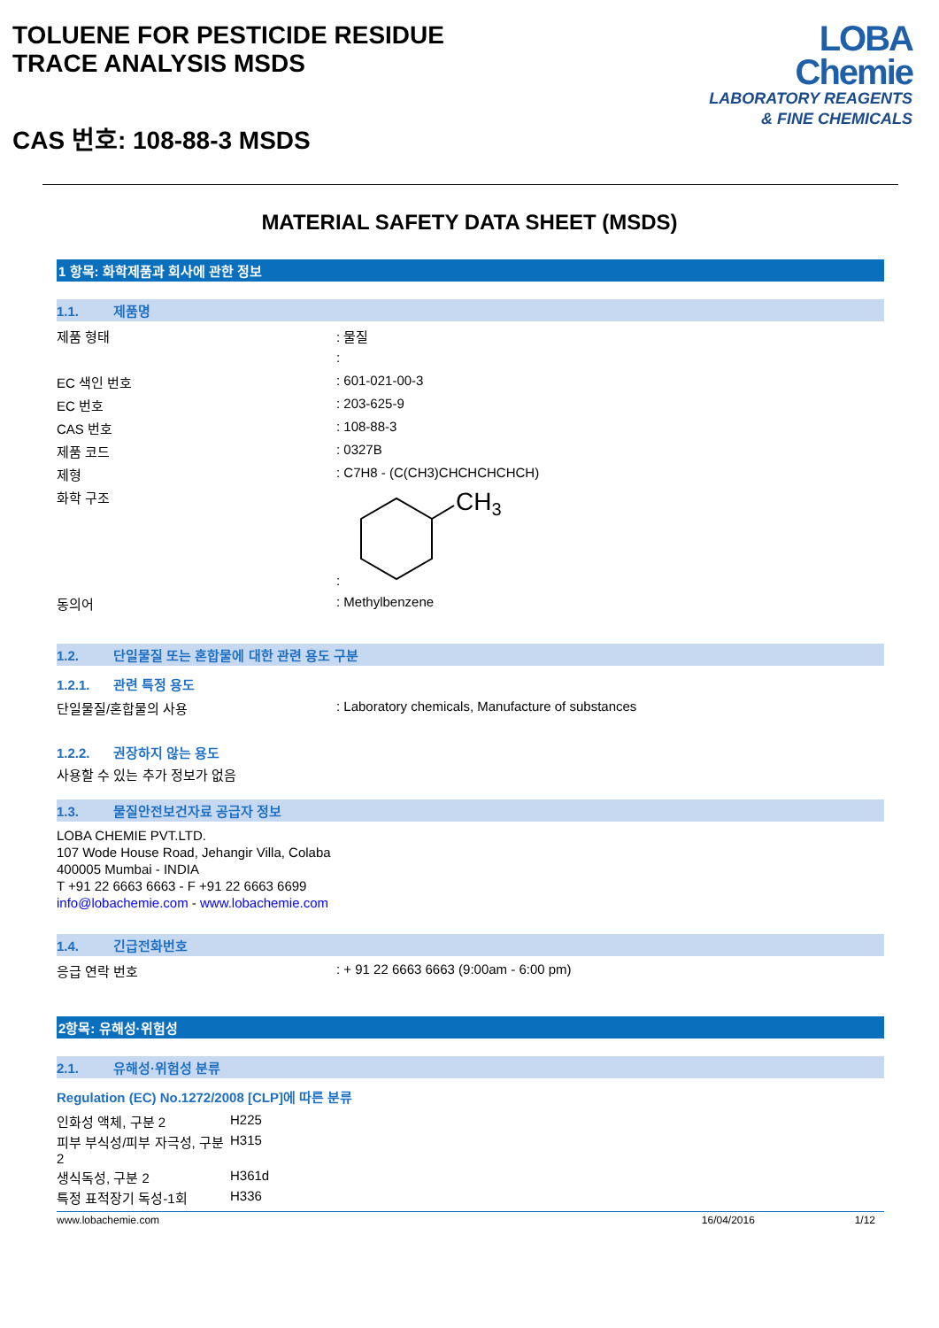TOLUENE FOR PESTICIDE RESIDUE
TRACE ANALYSIS MSDS
CAS 번호: 108-88-3 MSDS
LOBA
Chemie
LABORATORY REAGENTS
& FINE CHEMICALS
MATERIAL SAFETY DATA SHEET (MSDS)
1 항목: 화학제품과 회사에 관한 정보
1.1. 제품명
제품 형태 : 물질
:
EC 색인 번호 : 601-021-00-3
EC 번호 : 203-625-9
CAS 번호 : 108-88-3
제품 코드 : 0327B
제형 : C7H8 - (C(CH3)CHCHCHCHCH)
화학 구조 :
CH3
동의어 : Methylbenzene
1.2. 단일물질 또는 혼합물에 대한 관련 용도 구분
1.2.1. 관련 특정 용도
단일물질/혼합물의 사용 : Laboratory chemicals, Manufacture of substances
1.2.2. 권장하지 않는 용도
사용할 수 있는 추가 정보가 없음
1.3. 물질안전보건자료 공급자 정보
LOBA CHEMIE PVT.LTD.
107 Wode House Road, Jehangir Villa, Colaba
400005 Mumbai - INDIA
T +91 22 6663 6663 - F +91 22 6663 6699
info@lobachemie.com - www.lobachemie.com
1.4. 긴급전화번호
응급 연락 번호 : + 91 22 6663 6663 (9:00am - 6:00 pm)
2항목: 유해성·위험성
2.1. 유해성·위험성 분류
Regulation (EC) No.1272/2008 [CLP]에 따른 분류
| 인화성 액체, 구분 2 | H225 |
| 피부 부식성/피부 자극성, 구분 2 | H315 |
| 생식독성, 구분 2 | H361d |
| 특정 표적장기 독성-1회 | H336 |
www.lobachemie.com 16/04/2016 1/12